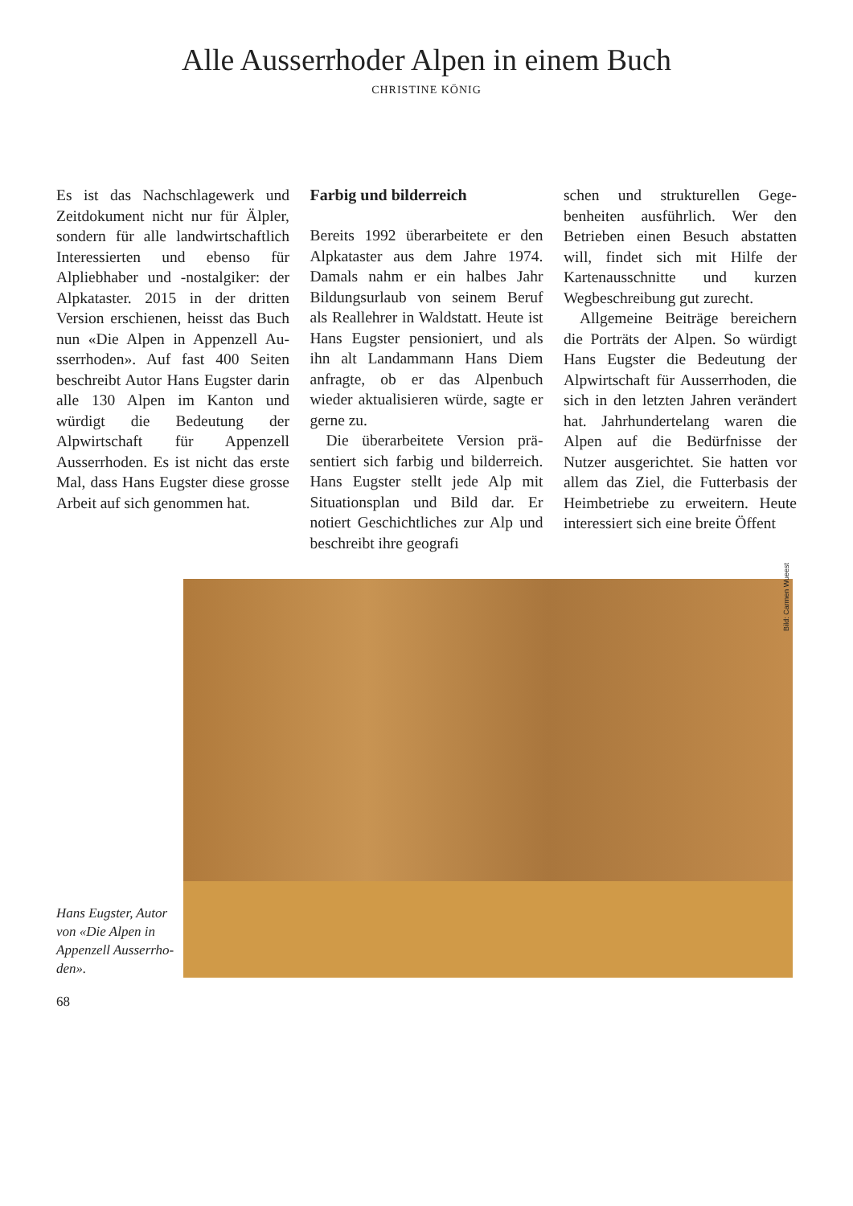Alle Ausserrhoder Alpen in einem Buch
CHRISTINE KÖNIG
Es ist das Nachschlagewerk und Zeitdokument nicht nur für Älpler, sondern für alle landwirt­schaftlich Interessierten und ebenso für Alpliebhaber und -nostalgiker: der Alpkataster. 2015 in der dritten Version er­schienen, heisst das Buch nun «Die Alpen in Appenzell Au­sserrhoden». Auf fast 400 Seiten beschreibt Autor Hans Eugster darin alle 130 Alpen im Kanton und würdigt die Bedeutung der Alpwirtschaft für Appenzell Ausserrhoden. Es ist nicht das erste Mal, dass Hans Eugster die­se grosse Arbeit auf sich genom­men hat.
Farbig und bilderreich
Bereits 1992 überarbeitete er den Alpkataster aus dem Jahre 1974. Damals nahm er ein halbes Jahr Bildungsurlaub von seinem Be­ruf als Reallehrer in Waldstatt. Heute ist Hans Eugster pensio­niert, und als ihn alt Landam­mann Hans Diem anfragte, ob er das Alpenbuch wieder aktuali­sieren würde, sagte er gerne zu.
Die überarbeitete Version prä­sentiert sich farbig und bilder­reich. Hans Eugster stellt jede Alp mit Situationsplan und Bild dar. Er notiert Geschichtliches zur Alp und beschreibt ihre geografi­
schen und strukturellen Gege­benheiten ausführlich. Wer den Betrieben einen Besuch abstatten will, findet sich mit Hilfe der Kartenausschnitte und kurzen Wegbeschreibung gut zurecht.
Allgemeine Beiträge berei­chern die Porträts der Alpen. So würdigt Hans Eugster die Bedeu­tung der Alpwirtschaft für Aus­serrhoden, die sich in den letzten Jahren verändert hat. Jahrhun­dertelang waren die Alpen auf die Bedürfnisse der Nutzer ausge­richtet. Sie hatten vor allem das Ziel, die Futterbasis der Heimbe­triebe zu erweitern. Heute inte­ressiert sich eine breite Öffent­
Hans Eugster, Autor von «Die Alpen in Appen­zell Ausserrho­den».
Bild: Carmen Wueest
68